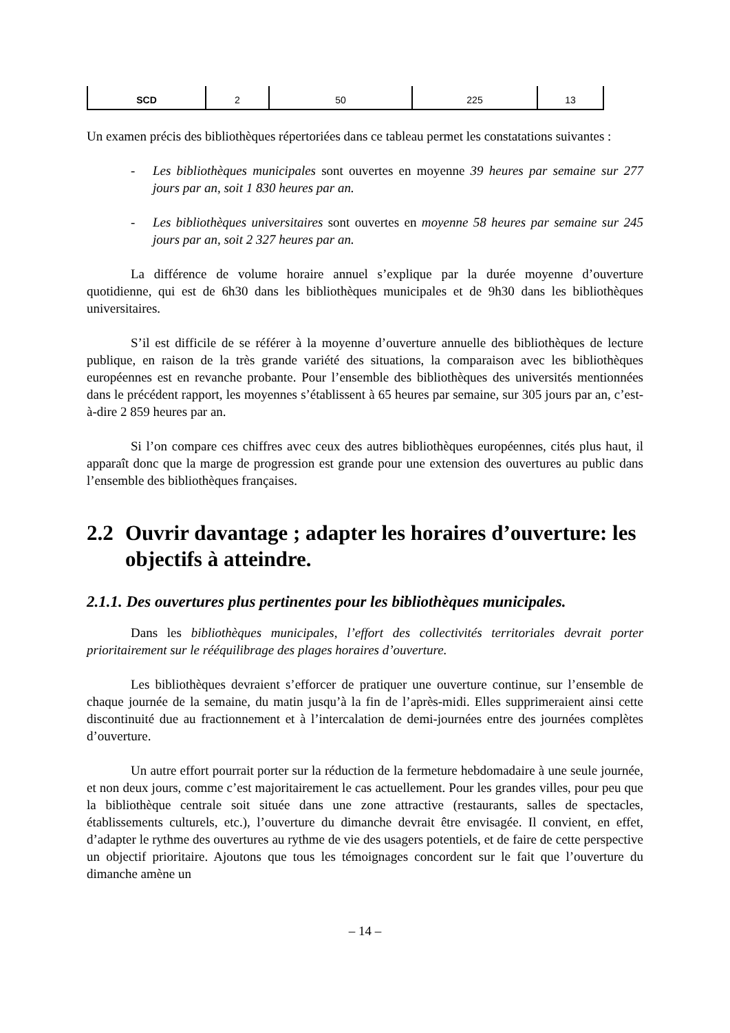| SCD | 2 | 50 | 225 | 13 |
Un examen précis des bibliothèques répertoriées dans ce tableau permet les constatations suivantes :
- Les bibliothèques municipales sont ouvertes en moyenne 39 heures par semaine sur 277 jours par an, soit 1 830 heures par an.
- Les bibliothèques universitaires sont ouvertes en moyenne 58 heures par semaine sur 245 jours par an, soit 2 327 heures par an.
La différence de volume horaire annuel s’explique par la durée moyenne d’ouverture quotidienne, qui est de 6h30 dans les bibliothèques municipales et de 9h30 dans les bibliothèques universitaires.
S’il est difficile de se référer à la moyenne d’ouverture annuelle des bibliothèques de lecture publique, en raison de la très grande variété des situations, la comparaison avec les bibliothèques européennes est en revanche probante. Pour l’ensemble des bibliothèques des universités mentionnées dans le précédent rapport, les moyennes s’établissent à 65 heures par semaine, sur 305 jours par an, c’est-à-dire 2 859 heures par an.
Si l’on compare ces chiffres avec ceux des autres bibliothèques européennes, cités plus haut, il apparaît donc que la marge de progression est grande pour une extension des ouvertures au public dans l’ensemble des bibliothèques françaises.
2.2 Ouvrir davantage ; adapter les horaires d’ouverture: les objectifs à atteindre.
2.1.1. Des ouvertures plus pertinentes pour les bibliothèques municipales.
Dans les bibliothèques municipales, l’effort des collectivités territoriales devrait porter prioritairement sur le rééquilibrage des plages horaires d’ouverture.
Les bibliothèques devraient s’efforcer de pratiquer une ouverture continue, sur l’ensemble de chaque journée de la semaine, du matin jusqu’à la fin de l’après-midi. Elles supprimeraient ainsi cette discontinuité due au fractionnement et à l’intercalation de demi-journées entre des journées complètes d’ouverture.
Un autre effort pourrait porter sur la réduction de la fermeture hebdomadaire à une seule journée, et non deux jours, comme c’est majoritairement le cas actuellement. Pour les grandes villes, pour peu que la bibliothèque centrale soit située dans une zone attractive (restaurants, salles de spectacles, établissements culturels, etc.), l’ouverture du dimanche devrait être envisagée. Il convient, en effet, d’adapter le rythme des ouvertures au rythme de vie des usagers potentiels, et de faire de cette perspective un objectif prioritaire. Ajoutons que tous les témoignages concordent sur le fait que l’ouverture du dimanche amène un
– 14 –